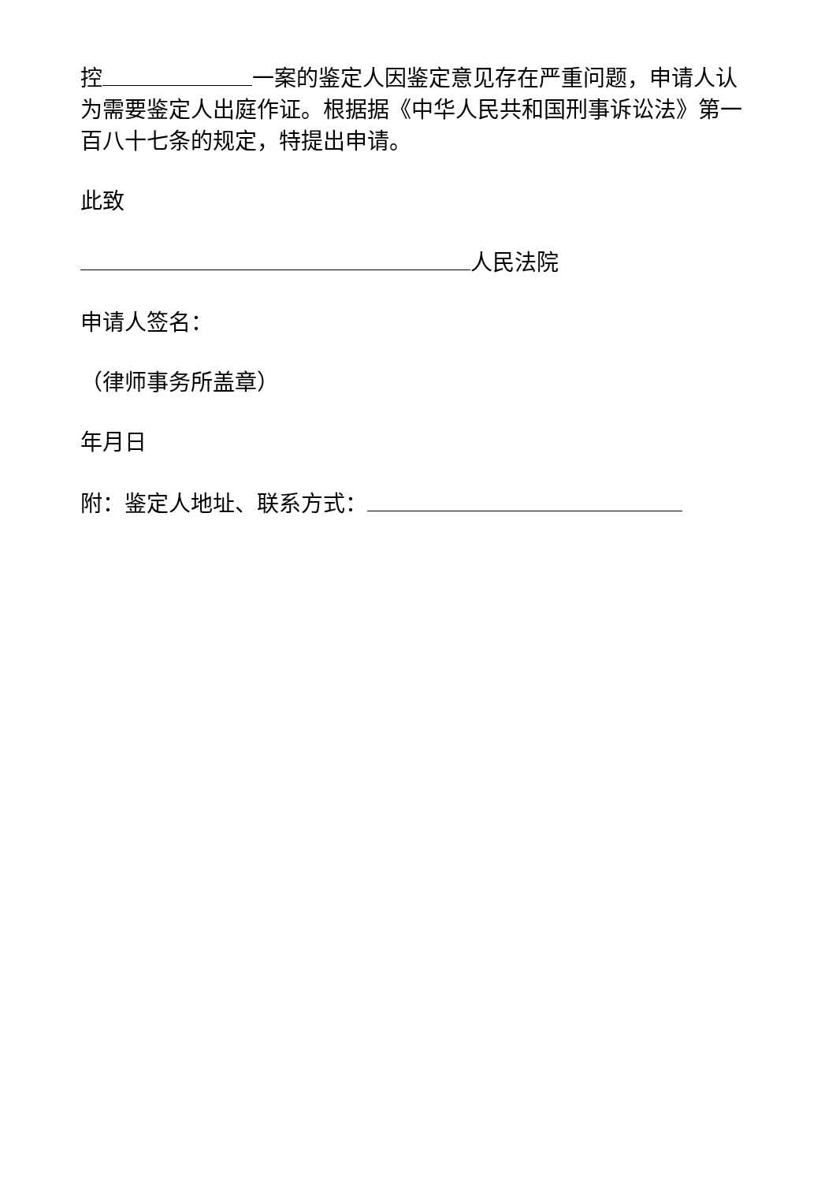控 一案的鉴定人因鉴定意见存在严重问题，申请人认为需要鉴定人出庭作证。根据据《中华人民共和国刑事诉讼法》第一百八十七条的规定，特提出申请。
此致
人民法院
申请人签名：
（律师事务所盖章）
年月日
附：鉴定人地址、联系方式：